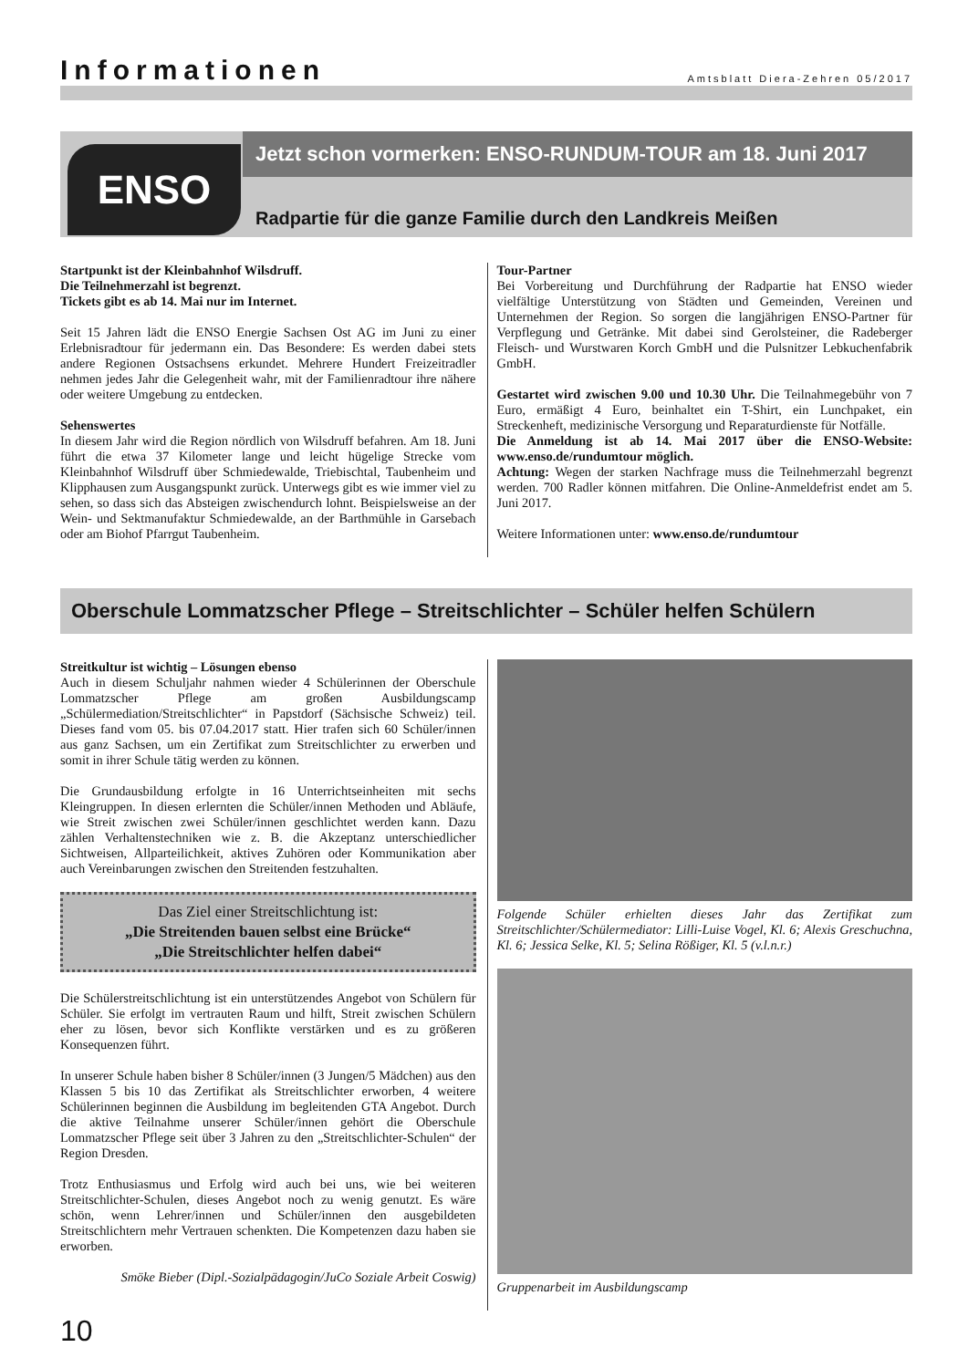Informationen
Amtsblatt Diera-Zehren 05/2017
ENSO
Jetzt schon vormerken: ENSO-RUNDUM-TOUR am 18. Juni 2017
Radpartie für die ganze Familie durch den Landkreis Meißen
Startpunkt ist der Kleinbahnhof Wilsdruff.
Die Teilnehmerzahl ist begrenzt.
Tickets gibt es ab 14. Mai nur im Internet.
Seit 15 Jahren lädt die ENSO Energie Sachsen Ost AG im Juni zu einer Erlebnisradtour für jedermann ein. Das Besondere: Es werden dabei stets andere Regionen Ostsachsens erkundet. Mehrere Hundert Freizeitradler nehmen jedes Jahr die Gelegenheit wahr, mit der Familienradtour ihre nähere oder weitere Umgebung zu entdecken.
Sehenswertes
In diesem Jahr wird die Region nördlich von Wilsdruff befahren. Am 18. Juni führt die etwa 37 Kilometer lange und leicht hügelige Strecke vom Kleinbahnhof Wilsdruff über Schmiedewalde, Triebischtal, Taubenheim und Klipphausen zum Ausgangspunkt zurück. Unterwegs gibt es wie immer viel zu sehen, so dass sich das Absteigen zwischendurch lohnt. Beispielsweise an der Wein- und Sektmanufaktur Schmiedewalde, an der Barthmühle in Garsebach oder am Biohof Pfarrgut Taubenheim.
Tour-Partner
Bei Vorbereitung und Durchführung der Radpartie hat ENSO wieder vielfältige Unterstützung von Städten und Gemeinden, Vereinen und Unternehmen der Region. So sorgen die langjährigen ENSO-Partner für Verpflegung und Getränke. Mit dabei sind Gerolsteiner, die Radeberger Fleisch- und Wurstwaren Korch GmbH und die Pulsnitzer Lebkuchenfabrik GmbH.
Gestartet wird zwischen 9.00 und 10.30 Uhr. Die Teilnahmegebühr von 7 Euro, ermäßigt 4 Euro, beinhaltet ein T-Shirt, ein Lunchpaket, ein Streckenheft, medizinische Versorgung und Reparaturdienste für Notfälle.
Die Anmeldung ist ab 14. Mai 2017 über die ENSO-Website: www.enso.de/rundumtour möglich.
Achtung: Wegen der starken Nachfrage muss die Teilnehmerzahl begrenzt werden. 700 Radler können mitfahren. Die Online-Anmeldefrist endet am 5. Juni 2017.
Weitere Informationen unter: www.enso.de/rundumtour
Oberschule Lommatzscher Pflege – Streitschlichter – Schüler helfen Schülern
Streitkultur ist wichtig – Lösungen ebenso
Auch in diesem Schuljahr nahmen wieder 4 Schülerinnen der Oberschule Lommatzscher Pflege am großen Ausbildungscamp „Schülermediation/Streitschlichter“ in Papstdorf (Sächsische Schweiz) teil. Dieses fand vom 05. bis 07.04.2017 statt. Hier trafen sich 60 Schüler/innen aus ganz Sachsen, um ein Zertifikat zum Streitschlichter zu erwerben und somit in ihrer Schule tätig werden zu können.
Die Grundausbildung erfolgte in 16 Unterrichtseinheiten mit sechs Kleingruppen. In diesen erlernten die Schüler/innen Methoden und Abläufe, wie Streit zwischen zwei Schüler/innen geschlichtet werden kann. Dazu zählen Verhaltenstechniken wie z. B. die Akzeptanz unterschiedlicher Sichtweisen, Allparteilichkeit, aktives Zuhören oder Kommunikation aber auch Vereinbarungen zwischen den Streitenden festzuhalten.
Das Ziel einer Streitschlichtung ist:
„Die Streitenden bauen selbst eine Brücke“
„Die Streitschlichter helfen dabei“
Die Schülerstreitschlichtung ist ein unterstützendes Angebot von Schülern für Schüler. Sie erfolgt im vertrauten Raum und hilft, Streit zwischen Schülern eher zu lösen, bevor sich Konflikte verstärken und es zu größeren Konsequenzen führt.
In unserer Schule haben bisher 8 Schüler/innen (3 Jungen/5 Mädchen) aus den Klassen 5 bis 10 das Zertifikat als Streitschlichter erworben, 4 weitere Schülerinnen beginnen die Ausbildung im begleitenden GTA Angebot. Durch die aktive Teilnahme unserer Schüler/innen gehört die Oberschule Lommatzscher Pflege seit über 3 Jahren zu den „Streitschlichter-Schulen“ der Region Dresden.
Trotz Enthusiasmus und Erfolg wird auch bei uns, wie bei weiteren Streitschlichter-Schulen, dieses Angebot noch zu wenig genutzt. Es wäre schön, wenn Lehrer/innen und Schüler/innen den ausgebildeten Streitschlichtern mehr Vertrauen schenkten. Die Kompetenzen dazu haben sie erworben.
Smöke Bieber (Dipl.-Sozialpädagogin/JuCo Soziale Arbeit Coswig)
Folgende Schüler erhielten dieses Jahr das Zertifikat zum Streitschlichter/Schülermediator: Lilli-Luise Vogel, Kl. 6; Alexis Greschuchna, Kl. 6; Jessica Selke, Kl. 5; Selina Rößiger, Kl. 5 (v.l.n.r.)
Gruppenarbeit im Ausbildungscamp
10